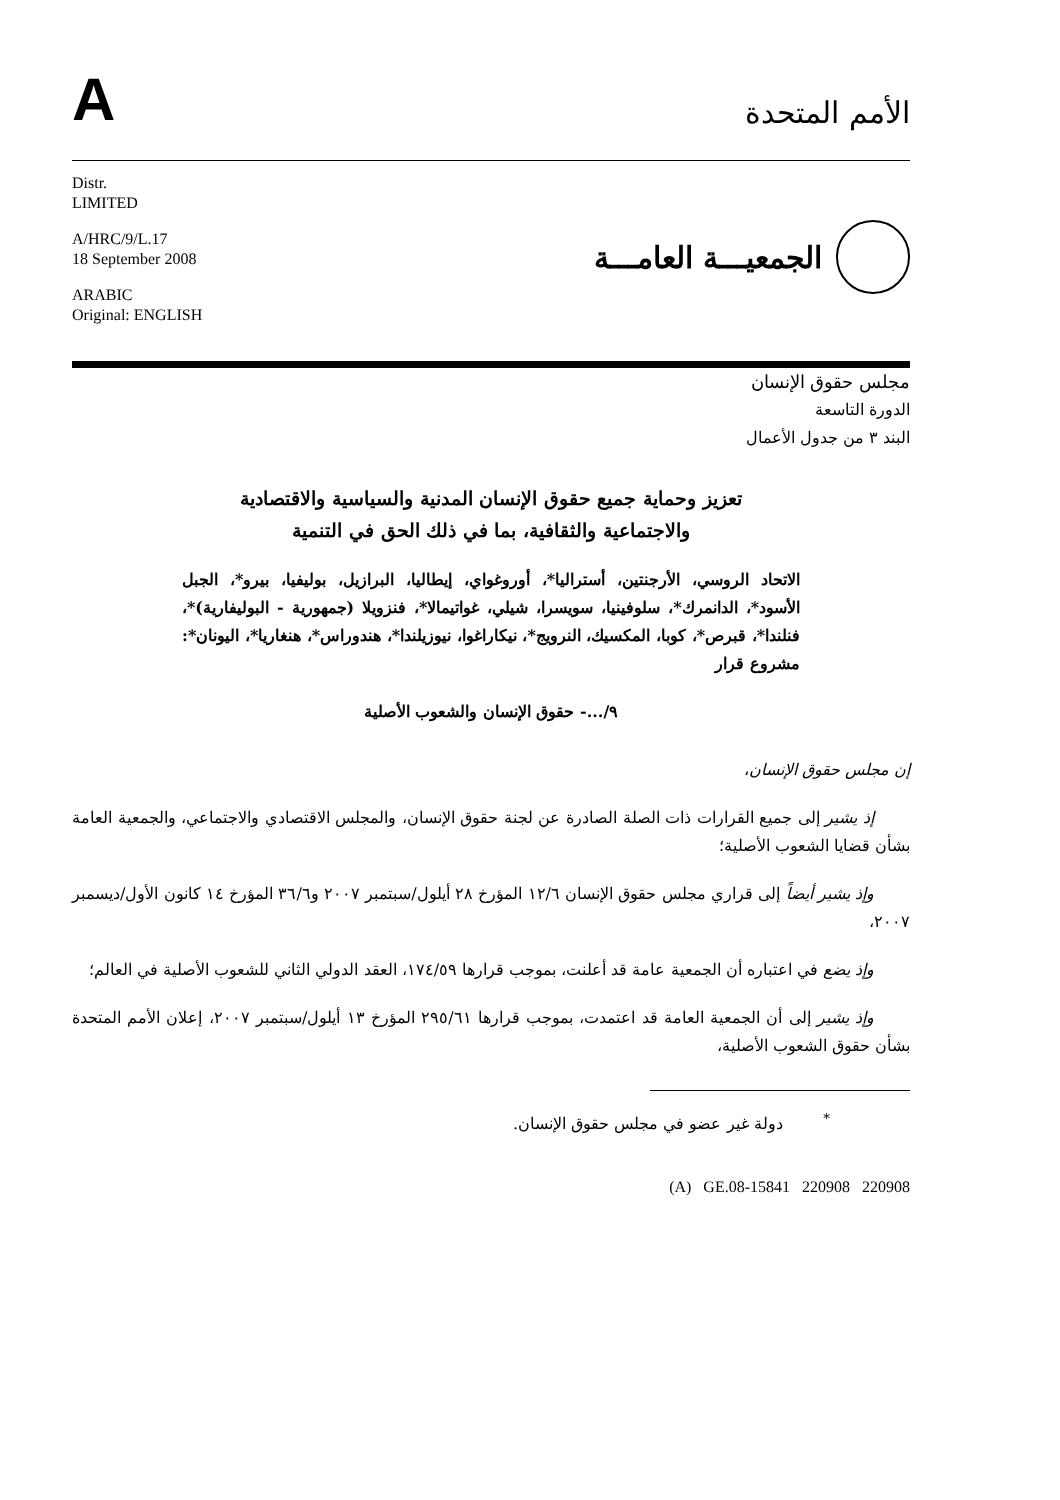A
الأمم المتحدة
Distr.
LIMITED
A/HRC/9/L.17
18 September 2008
ARABIC
Original: ENGLISH
الجمعيـــة العامـــة
مجلس حقوق الإنسان
الدورة التاسعة
البند ٣ من جدول الأعمال
تعزيز وحماية جميع حقوق الإنسان المدنية والسياسية والاقتصادية
والاجتماعية والثقافية، بما في ذلك الحق في التنمية
الاتحاد الروسي، الأرجنتين، أستراليا*، أوروغواي، إيطاليا، البرازيل، بوليفيا، بيرو*، الجبل الأسود*، الدانمرك*، سلوفينيا، سويسرا، شيلي، غواتيمالا*، فنزويلا (جمهورية - البوليفارية)*، فنلندا*، قبرص*، كوبا، المكسيك، النرويج*، نيكاراغوا، نيوزيلندا*، هندوراس*، هنغاريا*، اليونان*: مشروع قرار
٩/...- حقوق الإنسان والشعوب الأصلية
إن مجلس حقوق الإنسان،
إذ يشير إلى جميع القرارات ذات الصلة الصادرة عن لجنة حقوق الإنسان، والمجلس الاقتصادي والاجتماعي، والجمعية العامة بشأن قضايا الشعوب الأصلية؛
وإذ يشير أيضاً إلى قراري مجلس حقوق الإنسان ١٢/٦ المؤرخ ٢٨ أيلول/سبتمبر ٢٠٠٧ و٣٦/٦ المؤرخ ١٤ كانون الأول/ديسمبر ٢٠٠٧،
وإذ يضع في اعتباره أن الجمعية عامة قد أعلنت، بموجب قرارها ١٧٤/٥٩، العقد الدولي الثاني للشعوب الأصلية في العالم؛
وإذ يشير إلى أن الجمعية العامة قد اعتمدت، بموجب قرارها ٢٩٥/٦١ المؤرخ ١٣ أيلول/سبتمبر ٢٠٠٧، إعلان الأمم المتحدة بشأن حقوق الشعوب الأصلية،
<sup>*</sup> دولة غير عضو في مجلس حقوق الإنسان.
(A) GE.08-15841 220908 220908